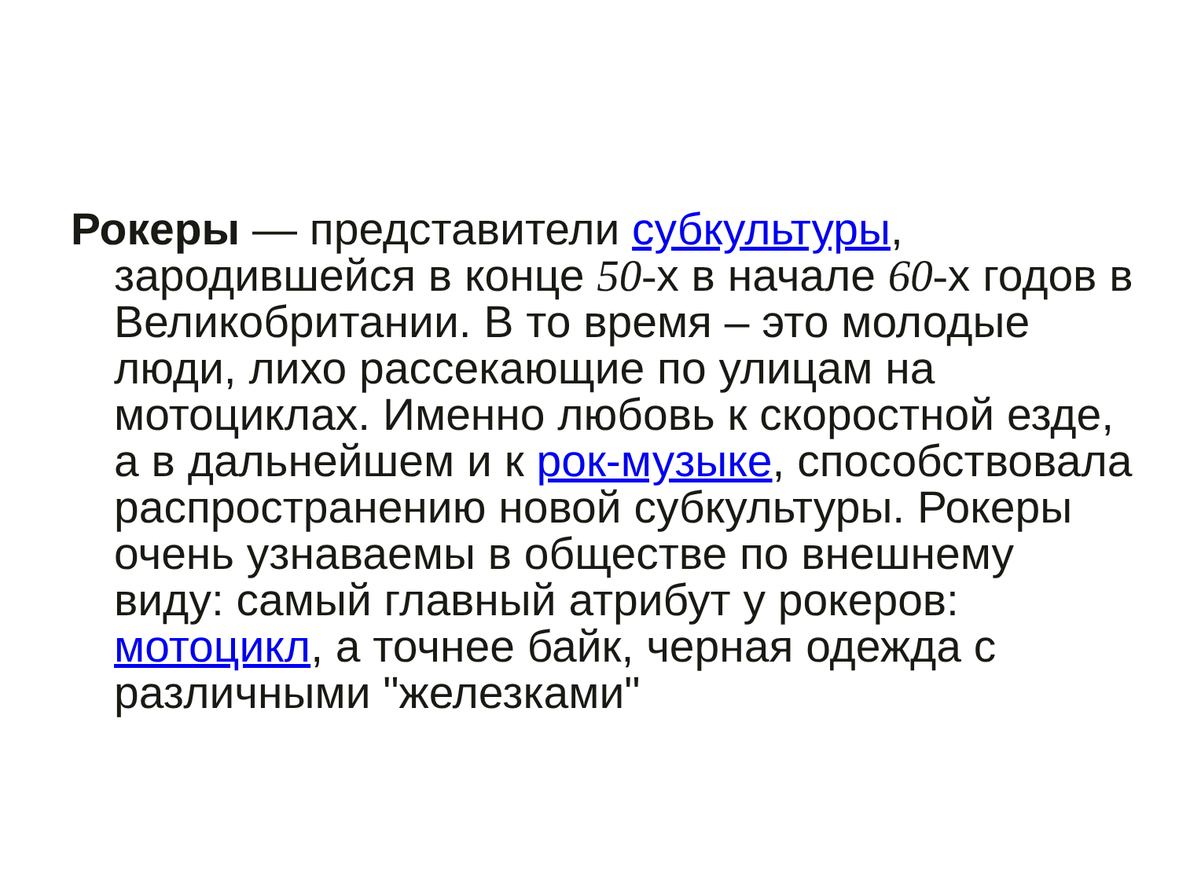Рокеры — представители субкультуры, зародившейся в конце 50-х в начале 60-х годов в Великобритании. В то время – это молодые люди, лихо рассекающие по улицам на мотоциклах. Именно любовь к скоростной езде, а в дальнейшем и к рок-музыке, способствовала распространению новой субкультуры. Рокеры очень узнаваемы в обществе по внешнему виду: самый главный атрибут у рокеров: мотоцикл, а точнее байк, черная одежда с различными "железками"